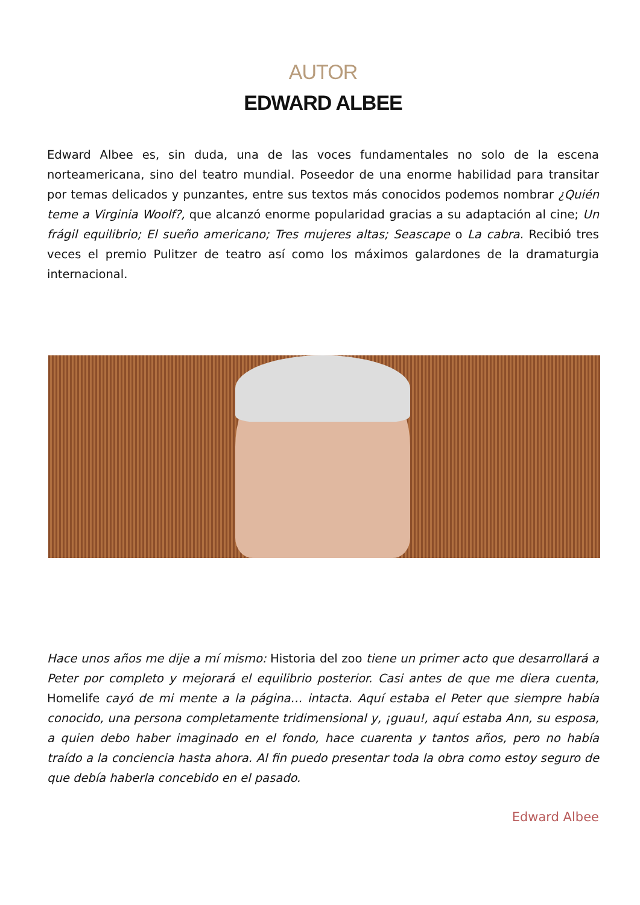AUTOR
EDWARD ALBEE
Edward Albee es, sin duda, una de las voces fundamentales no solo de la escena norteamericana, sino del teatro mundial. Poseedor de una enorme habilidad para transitar por temas delicados y punzantes, entre sus textos más conocidos podemos nombrar ¿Quién teme a Virginia Woolf?, que alcanzó enorme popularidad gracias a su adaptación al cine; Un frágil equilibrio; El sueño americano; Tres mujeres altas; Seascape o La cabra. Recibió tres veces el premio Pulitzer de teatro así como los máximos galardones de la dramaturgia internacional.
Hace unos años me dije a mí mismo: Historia del zoo tiene un primer acto que desarrollará a Peter por completo y mejorará el equilibrio posterior. Casi antes de que me diera cuenta, Homelife cayó de mi mente a la página… intacta. Aquí estaba el Peter que siempre había conocido, una persona completamente tridimensional y, ¡guau!, aquí estaba Ann, su esposa, a quien debo haber imaginado en el fondo, hace cuarenta y tantos años, pero no había traído a la conciencia hasta ahora. Al fin puedo presentar toda la obra como estoy seguro de que debía haberla concebido en el pasado.
Edward Albee